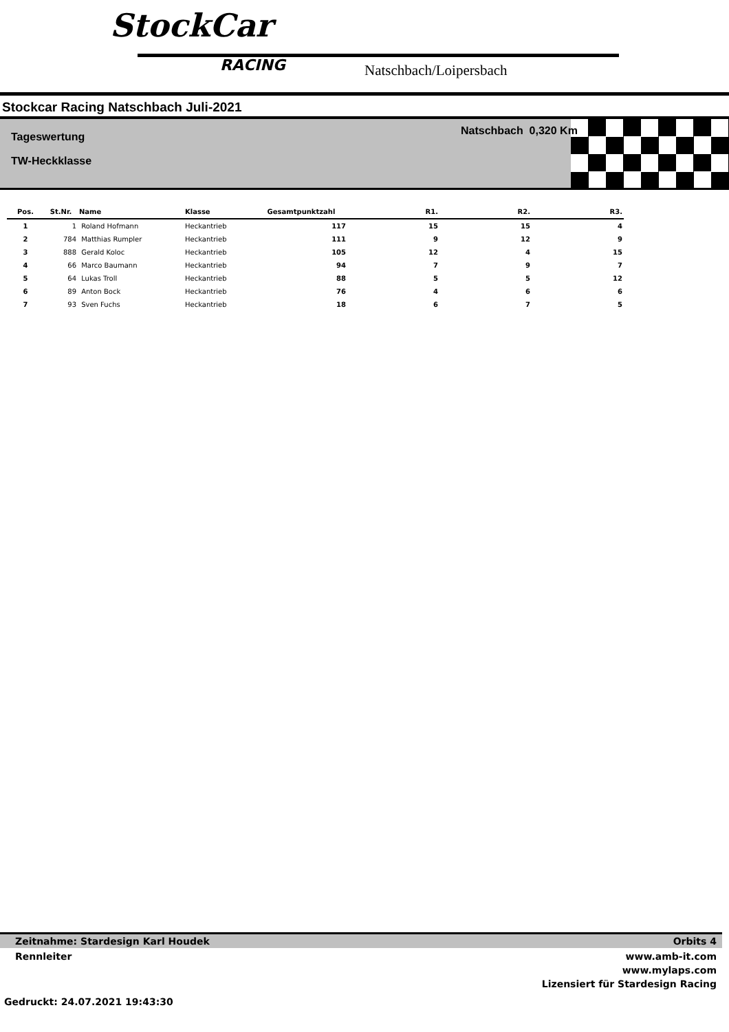StockCar
RACING Natschbach/Loipersbach
Stockcar Racing Natschbach Juli-2021
Tageswertung
TW-Heckklasse
Natschbach 0,320 Km
| Pos. | St.Nr. | Name | Klasse | Gesamtpunktzahl | R1. | R2. | R3. |
| --- | --- | --- | --- | --- | --- | --- | --- |
| 1 | 1 | Roland Hofmann | Heckantrieb | 117 | 15 | 15 | 4 |
| 2 | 784 | Matthias Rumpler | Heckantrieb | 111 | 9 | 12 | 9 |
| 3 | 888 | Gerald Koloc | Heckantrieb | 105 | 12 | 4 | 15 |
| 4 | 66 | Marco Baumann | Heckantrieb | 94 | 7 | 9 | 7 |
| 5 | 64 | Lukas Troll | Heckantrieb | 88 | 5 | 5 | 12 |
| 6 | 89 | Anton Bock | Heckantrieb | 76 | 4 | 6 | 6 |
| 7 | 93 | Sven Fuchs | Heckantrieb | 18 | 6 | 7 | 5 |
Zeitnahme: Stardesign Karl Houdek Orbits 4
Rennleiter www.amb-it.com
www.mylaps.com
Lizensiert für Stardesign Racing
Gedruckt: 24.07.2021 19:43:30